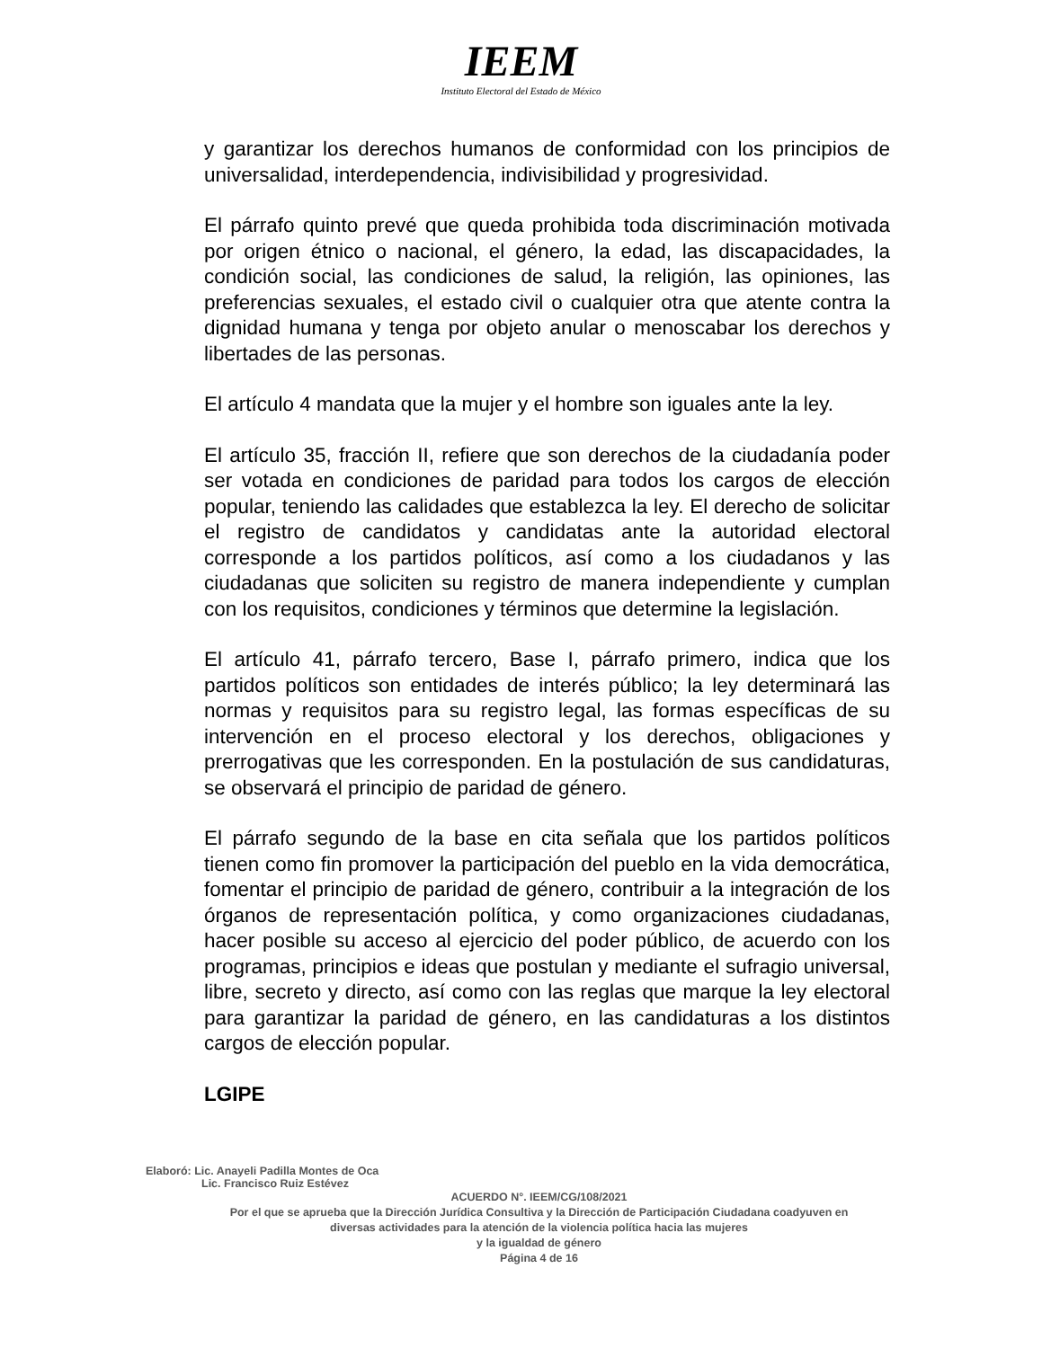IEEM
Instituto Electoral del Estado de México
y garantizar los derechos humanos de conformidad con los principios de universalidad, interdependencia, indivisibilidad y progresividad.
El párrafo quinto prevé que queda prohibida toda discriminación motivada por origen étnico o nacional, el género, la edad, las discapacidades, la condición social, las condiciones de salud, la religión, las opiniones, las preferencias sexuales, el estado civil o cualquier otra que atente contra la dignidad humana y tenga por objeto anular o menoscabar los derechos y libertades de las personas.
El artículo 4 mandata que la mujer y el hombre son iguales ante la ley.
El artículo 35, fracción II, refiere que son derechos de la ciudadanía poder ser votada en condiciones de paridad para todos los cargos de elección popular, teniendo las calidades que establezca la ley. El derecho de solicitar el registro de candidatos y candidatas ante la autoridad electoral corresponde a los partidos políticos, así como a los ciudadanos y las ciudadanas que soliciten su registro de manera independiente y cumplan con los requisitos, condiciones y términos que determine la legislación.
El artículo 41, párrafo tercero, Base I, párrafo primero, indica que los partidos políticos son entidades de interés público; la ley determinará las normas y requisitos para su registro legal, las formas específicas de su intervención en el proceso electoral y los derechos, obligaciones y prerrogativas que les corresponden. En la postulación de sus candidaturas, se observará el principio de paridad de género.
El párrafo segundo de la base en cita señala que los partidos políticos tienen como fin promover la participación del pueblo en la vida democrática, fomentar el principio de paridad de género, contribuir a la integración de los órganos de representación política, y como organizaciones ciudadanas, hacer posible su acceso al ejercicio del poder público, de acuerdo con los programas, principios e ideas que postulan y mediante el sufragio universal, libre, secreto y directo, así como con las reglas que marque la ley electoral para garantizar la paridad de género, en las candidaturas a los distintos cargos de elección popular.
LGIPE
Elaboró: Lic. Anayeli Padilla Montes de Oca
Lic. Francisco Ruiz Estévez
ACUERDO N°. IEEM/CG/108/2021
Por el que se aprueba que la Dirección Jurídica Consultiva y la Dirección de Participación Ciudadana coadyuven en diversas actividades para la atención de la violencia política hacia las mujeres
y la igualdad de género
Página 4 de 16